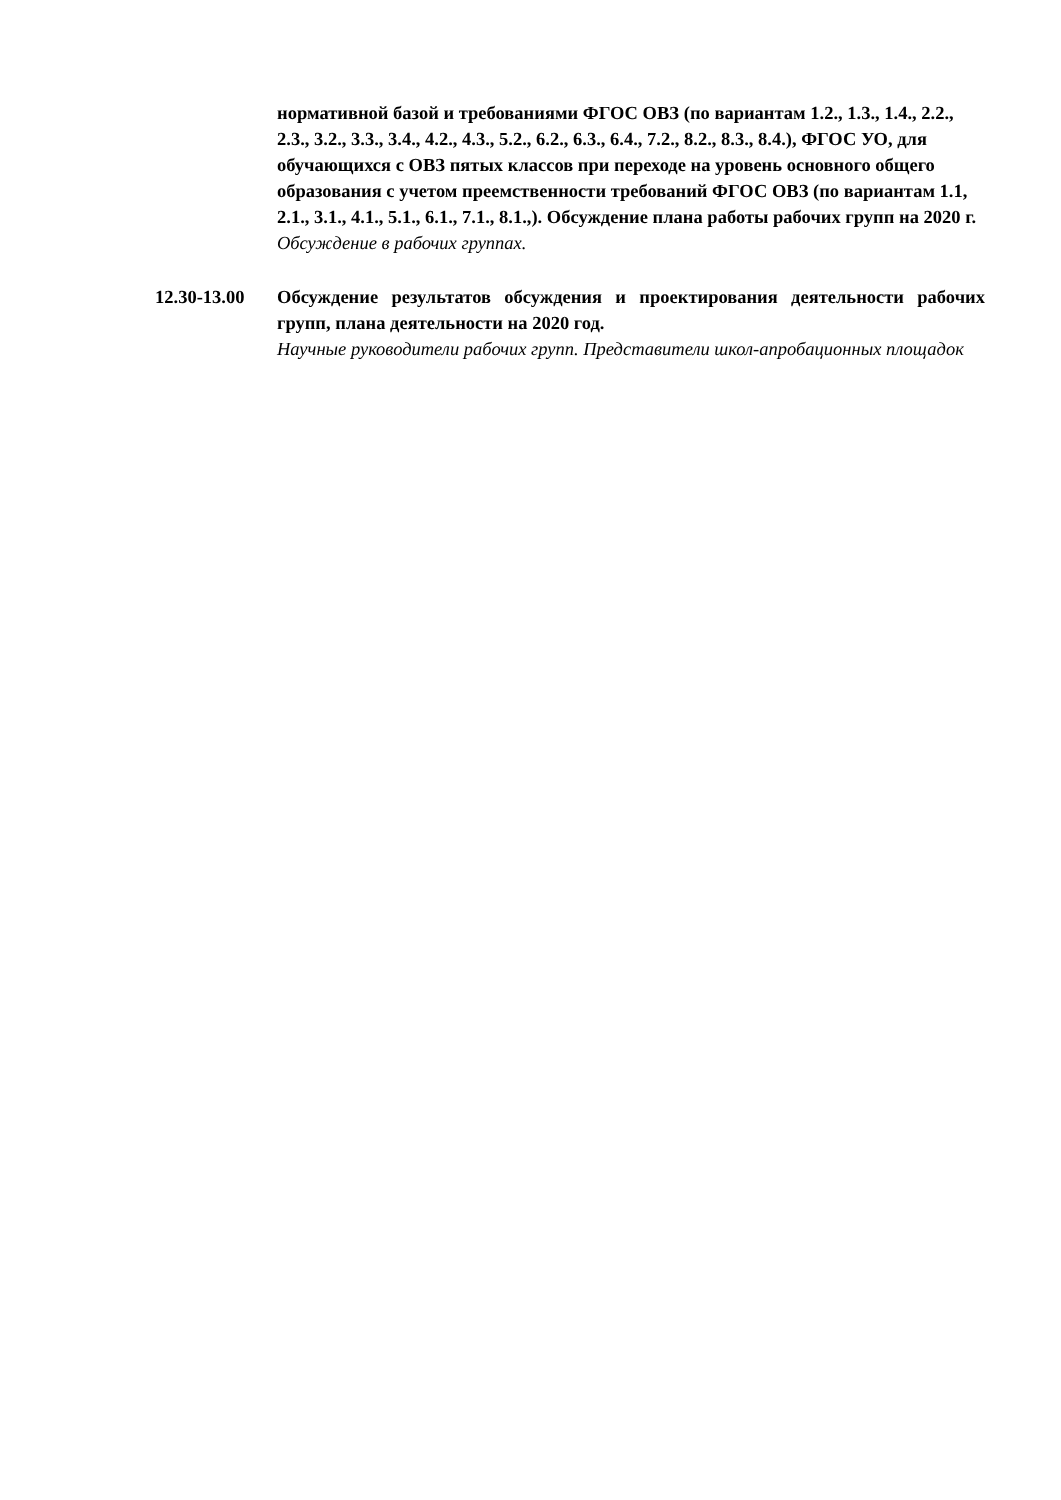нормативной базой и требованиями ФГОС ОВЗ (по вариантам 1.2., 1.3., 1.4., 2.2., 2.3., 3.2., 3.3., 3.4., 4.2., 4.3., 5.2., 6.2., 6.3., 6.4., 7.2., 8.2., 8.3., 8.4.), ФГОС УО, для обучающихся с ОВЗ пятых классов при переходе на уровень основного общего образования с учетом преемственности требований ФГОС ОВЗ (по вариантам 1.1, 2.1., 3.1., 4.1., 5.1., 6.1., 7.1., 8.1.,). Обсуждение плана работы рабочих групп на 2020 г.
Обсуждение в рабочих группах.
12.30-13.00
Обсуждение результатов обсуждения и проектирования деятельности рабочих групп, плана деятельности на 2020 год.
Научные руководители рабочих групп. Представители школ-апробационных площадок